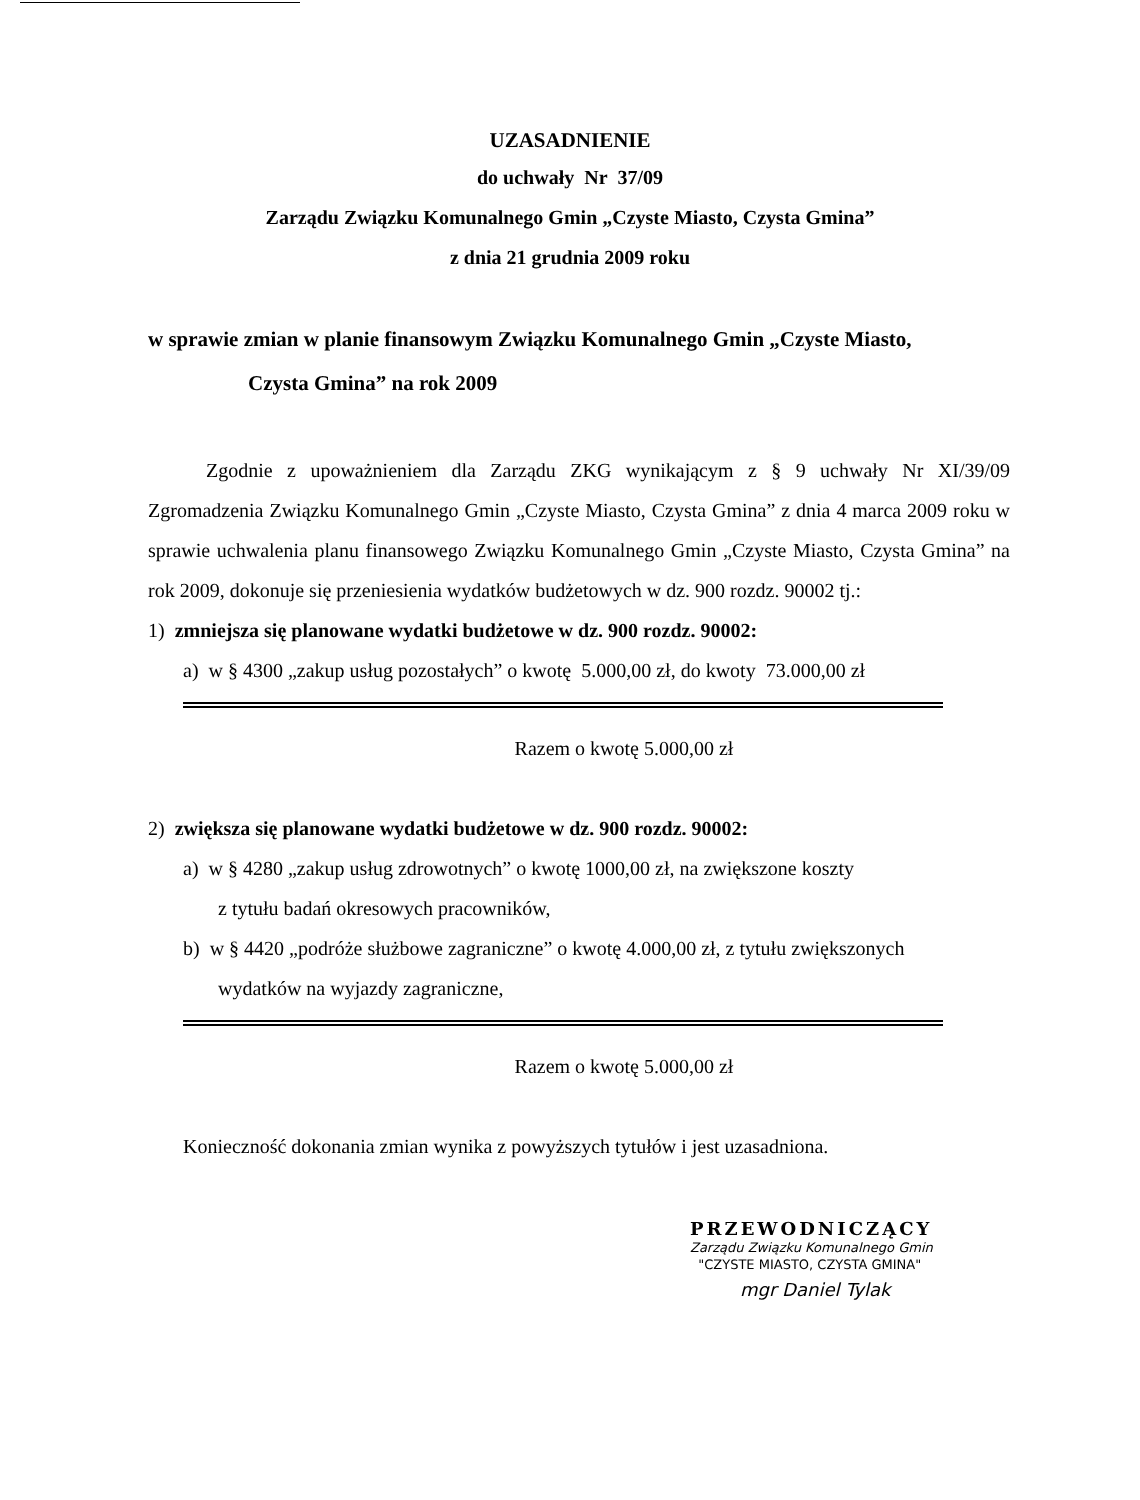UZASADNIENIE
do uchwały Nr 37/09
Zarządu Związku Komunalnego Gmin „Czyste Miasto, Czysta Gmina”
z dnia 21 grudnia 2009 roku
w sprawie zmian w planie finansowym Związku Komunalnego Gmin „Czyste Miasto,
Czysta Gmina” na rok 2009
Zgodnie z upoważnieniem dla Zarządu ZKG wynikającym z § 9 uchwały Nr XI/39/09 Zgromadzenia Związku Komunalnego Gmin „Czyste Miasto, Czysta Gmina” z dnia 4 marca 2009 roku w sprawie uchwalenia planu finansowego Związku Komunalnego Gmin „Czyste Miasto, Czysta Gmina” na rok 2009, dokonuje się przeniesienia wydatków budżetowych w dz. 900 rozdz. 90002 tj.:
1) zmniejsza się planowane wydatki budżetowe w dz. 900 rozdz. 90002:
a) w § 4300 „zakup usług pozostałych” o kwotę 5.000,00 zł, do kwoty 73.000,00 zł
Razem o kwotę 5.000,00 zł
2) zwiększa się planowane wydatki budżetowe w dz. 900 rozdz. 90002:
a) w § 4280 „zakup usług zdrowotnych” o kwotę 1000,00 zł, na zwiększone koszty
z tytułu badań okresowych pracowników,
b) w § 4420 „podróże służbowe zagraniczne” o kwotę 4.000,00 zł, z tytułu zwiększonych
wydatków na wyjazdy zagraniczne,
Razem o kwotę 5.000,00 zł
Konieczność dokonania zmian wynika z powyższych tytułów i jest uzasadniona.
PRZEWODNICZĄCY
Zarządu Związku Komunalnego Gmin
"CZYSTE MIASTO, CZYSTA GMINA"
mgr Daniel Tylak